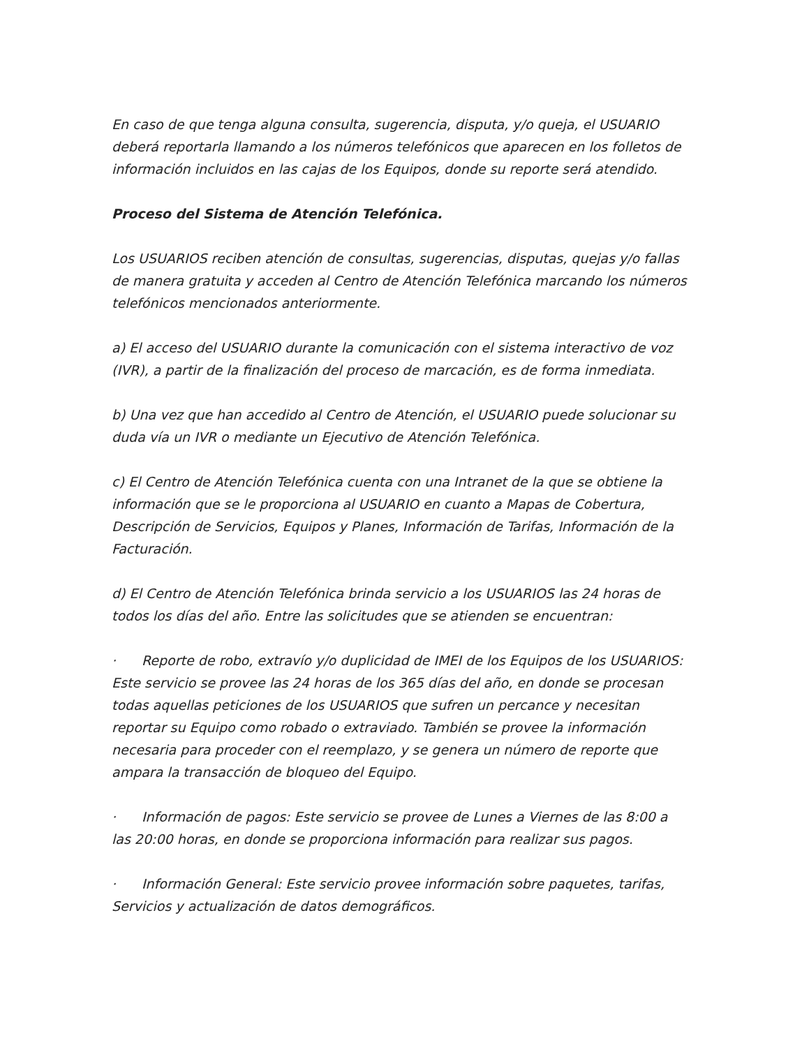En caso de que tenga alguna consulta, sugerencia, disputa, y/o queja, el USUARIO deberá reportarla llamando a los números telefónicos que aparecen en los folletos de información incluidos en las cajas de los Equipos, donde su reporte será atendido.
Proceso del Sistema de Atención Telefónica.
Los USUARIOS reciben atención de consultas, sugerencias, disputas, quejas y/o fallas de manera gratuita y acceden al Centro de Atención Telefónica marcando los números telefónicos mencionados anteriormente.
a) El acceso del USUARIO durante la comunicación con el sistema interactivo de voz (IVR), a partir de la finalización del proceso de marcación, es de forma inmediata.
b) Una vez que han accedido al Centro de Atención, el USUARIO puede solucionar su duda vía un IVR o mediante un Ejecutivo de Atención Telefónica.
c) El Centro de Atención Telefónica cuenta con una Intranet de la que se obtiene la información que se le proporciona al USUARIO en cuanto a Mapas de Cobertura, Descripción de Servicios, Equipos y Planes, Información de Tarifas, Información de la Facturación.
d) El Centro de Atención Telefónica brinda servicio a los USUARIOS las 24 horas de todos los días del año. Entre las solicitudes que se atienden se encuentran:
· Reporte de robo, extravío y/o duplicidad de IMEI de los Equipos de los USUARIOS: Este servicio se provee las 24 horas de los 365 días del año, en donde se procesan todas aquellas peticiones de los USUARIOS que sufren un percance y necesitan reportar su Equipo como robado o extraviado. También se provee la información necesaria para proceder con el reemplazo, y se genera un número de reporte que ampara la transacción de bloqueo del Equipo.
· Información de pagos: Este servicio se provee de Lunes a Viernes de las 8:00 a las 20:00 horas, en donde se proporciona información para realizar sus pagos.
· Información General: Este servicio provee información sobre paquetes, tarifas, Servicios y actualización de datos demográficos.